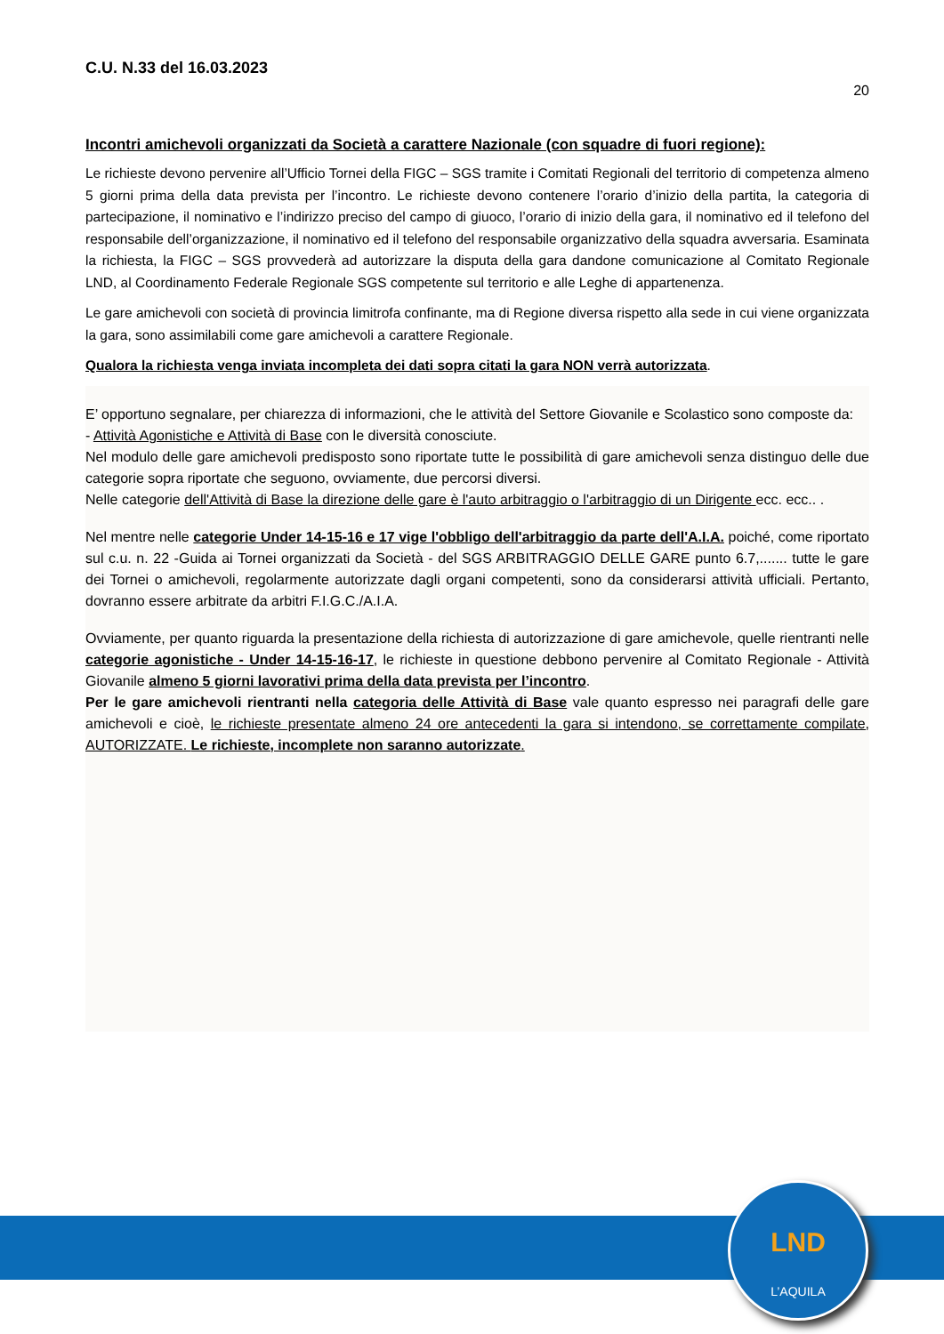C.U. N.33 del 16.03.2023
20
Incontri amichevoli organizzati da Società a carattere Nazionale (con squadre di fuori regione):
Le richieste devono pervenire all’Ufficio Tornei della FIGC – SGS tramite i Comitati Regionali del territorio di competenza almeno 5 giorni prima della data prevista per l’incontro. Le richieste devono contenere l’orario d’inizio della partita, la categoria di partecipazione, il nominativo e l’indirizzo preciso del campo di giuoco, l’orario di inizio della gara, il nominativo ed il telefono del responsabile dell’organizzazione, il nominativo ed il telefono del responsabile organizzativo della squadra avversaria. Esaminata la richiesta, la FIGC – SGS provvederà ad autorizzare la disputa della gara dandone comunicazione al Comitato Regionale LND, al Coordinamento Federale Regionale SGS competente sul territorio e alle Leghe di appartenenza.
Le gare amichevoli con società di provincia limitrofa confinante, ma di Regione diversa rispetto alla sede in cui viene organizzata la gara, sono assimilabili come gare amichevoli a carattere Regionale.
Qualora la richiesta venga inviata incompleta dei dati sopra citati la gara NON verrà autorizzata.
E’ opportuno segnalare, per chiarezza di informazioni, che le attività del Settore Giovanile e Scolastico sono composte da:
- Attività Agonistiche e Attività di Base con le diversità conosciute.
Nel modulo delle gare amichevoli predisposto sono riportate tutte le possibilità di gare amichevoli senza distinguo delle due categorie sopra riportate che seguono, ovviamente, due percorsi diversi.
Nelle categorie dell'Attività di Base la direzione delle gare è l'auto arbitraggio o l'arbitraggio di un Dirigente ecc. ecc.. .
Nel mentre nelle categorie Under 14-15-16 e 17 vige l'obbligo dell'arbitraggio da parte dell'A.I.A. poiché, come riportato sul c.u. n. 22 -Guida ai Tornei organizzati da Società - del SGS ARBITRAGGIO DELLE GARE punto 6.7,....... tutte le gare dei Tornei o amichevoli, regolarmente autorizzate dagli organi competenti, sono da considerarsi attività ufficiali. Pertanto, dovranno essere arbitrate da arbitri F.I.G.C./A.I.A.
Ovviamente, per quanto riguarda la presentazione della richiesta di autorizzazione di gare amichevole, quelle rientranti nelle categorie agonistiche - Under 14-15-16-17, le richieste in questione debbono pervenire al Comitato Regionale - Attività Giovanile almeno 5 giorni lavorativi prima della data prevista per l’incontro.
Per le gare amichevoli rientranti nella categoria delle Attività di Base vale quanto espresso nei paragrafi delle gare amichevoli e cioè, le richieste presentate almeno 24 ore antecedenti la gara si intendono, se correttamente compilate, AUTORIZZATE. Le richieste, incomplete non saranno autorizzate.
LND
L’AQUILA